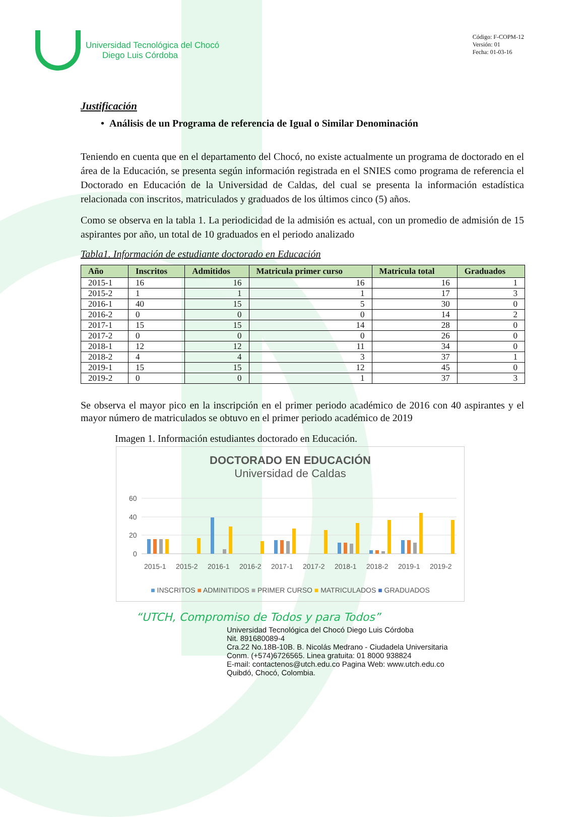Universidad Tecnológica del Chocó
Diego Luis Córdoba
Código: F-COPM-12
Versión: 01
Fecha: 01-03-16
Justificación
• Análisis de un Programa de referencia de Igual o Similar Denominación
Teniendo en cuenta que en el departamento del Chocó, no existe actualmente un programa de doctorado en el área de la Educación, se presenta según información registrada en el SNIES como programa de referencia el Doctorado en Educación de la Universidad de Caldas, del cual se presenta la información estadística relacionada con inscritos, matriculados y graduados de los últimos cinco (5) años.
Como se observa en la tabla 1. La periodicidad de la admisión es actual, con un promedio de admisión de 15 aspirantes por año, un total de 10 graduados en el periodo analizado
Tabla1. Información de estudiante doctorado en Educación
| Año | Inscritos | Admitidos | Matricula primer curso | Matricula total | Graduados |
| --- | --- | --- | --- | --- | --- |
| 2015-1 | 16 | 16 | 16 | 16 | 1 |
| 2015-2 | 1 | 1 | 1 | 17 | 3 |
| 2016-1 | 40 | 15 | 5 | 30 | 0 |
| 2016-2 | 0 | 0 | 0 | 14 | 2 |
| 2017-1 | 15 | 15 | 14 | 28 | 0 |
| 2017-2 | 0 | 0 | 0 | 26 | 0 |
| 2018-1 | 12 | 12 | 11 | 34 | 0 |
| 2018-2 | 4 | 4 | 3 | 37 | 1 |
| 2019-1 | 15 | 15 | 12 | 45 | 0 |
| 2019-2 | 0 | 0 | 1 | 37 | 3 |
Se observa el mayor pico en la inscripción en el primer periodo académico de 2016 con 40 aspirantes y el mayor número de matriculados se obtuvo en el primer periodo académico de 2019
Imagen 1. Información estudiantes doctorado en Educación.
DOCTORADO EN EDUCACIÓN
Universidad de Caldas
60
40
20
0
2015-1
2015-2
2016-1
2016-2
2017-1
2017-2
2018-1
2018-2
2019-1
2019-2
■ INSCRITOS ■ ADMINITIDOS ■ PRIMER CURSO ■ MATRICULADOS ■ GRADUADOS
“UTCH, Compromiso de Todos y para Todos”
Universidad Tecnológica del Chocó Diego Luis Córdoba
Nit. 891680089-4
Cra.22 No.18B-10B. B. Nicolás Medrano - Ciudadela Universitaria
Conm. (+574)6726565. Linea gratuita: 01 8000 938824
E-mail: contactenos@utch.edu.co Pagina Web: www.utch.edu.co
Quibdó, Chocó, Colombia.